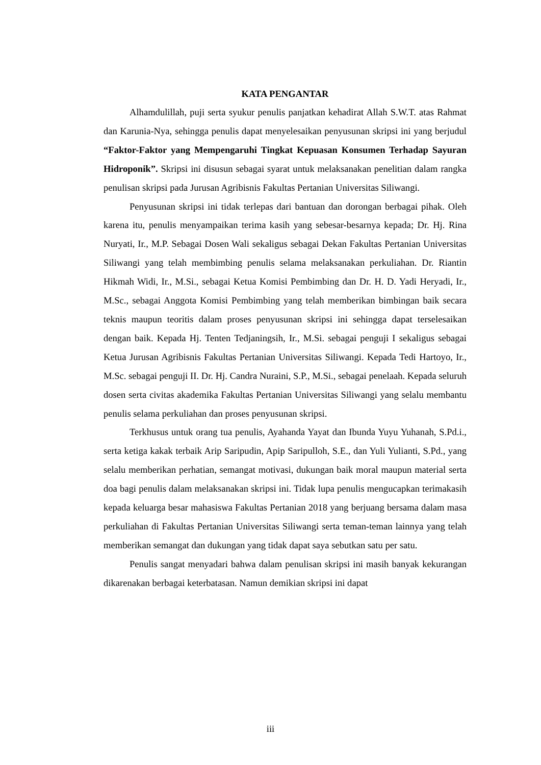KATA PENGANTAR
Alhamdulillah, puji serta syukur penulis panjatkan kehadirat Allah S.W.T. atas Rahmat dan Karunia-Nya, sehingga penulis dapat menyelesaikan penyusunan skripsi ini yang berjudul “Faktor-Faktor yang Mempengaruhi Tingkat Kepuasan Konsumen Terhadap Sayuran Hidroponik”. Skripsi ini disusun sebagai syarat untuk melaksanakan penelitian dalam rangka penulisan skripsi pada Jurusan Agribisnis Fakultas Pertanian Universitas Siliwangi.
Penyusunan skripsi ini tidak terlepas dari bantuan dan dorongan berbagai pihak. Oleh karena itu, penulis menyampaikan terima kasih yang sebesar-besarnya kepada; Dr. Hj. Rina Nuryati, Ir., M.P. Sebagai Dosen Wali sekaligus sebagai Dekan Fakultas Pertanian Universitas Siliwangi yang telah membimbing penulis selama melaksanakan perkuliahan. Dr. Riantin Hikmah Widi, Ir., M.Si., sebagai Ketua Komisi Pembimbing dan Dr. H. D. Yadi Heryadi, Ir., M.Sc., sebagai Anggota Komisi Pembimbing yang telah memberikan bimbingan baik secara teknis maupun teoritis dalam proses penyusunan skripsi ini sehingga dapat terselesaikan dengan baik. Kepada Hj. Tenten Tedjaningsih, Ir., M.Si. sebagai penguji I sekaligus sebagai Ketua Jurusan Agribisnis Fakultas Pertanian Universitas Siliwangi. Kepada Tedi Hartoyo, Ir., M.Sc. sebagai penguji II. Dr. Hj. Candra Nuraini, S.P., M.Si., sebagai penelaah. Kepada seluruh dosen serta civitas akademika Fakultas Pertanian Universitas Siliwangi yang selalu membantu penulis selama perkuliahan dan proses penyusunan skripsi.
Terkhusus untuk orang tua penulis, Ayahanda Yayat dan Ibunda Yuyu Yuhanah, S.Pd.i., serta ketiga kakak terbaik Arip Saripudin, Apip Saripulloh, S.E., dan Yuli Yulianti, S.Pd., yang selalu memberikan perhatian, semangat motivasi, dukungan baik moral maupun material serta doa bagi penulis dalam melaksanakan skripsi ini. Tidak lupa penulis mengucapkan terimakasih kepada keluarga besar mahasiswa Fakultas Pertanian 2018 yang berjuang bersama dalam masa perkuliahan di Fakultas Pertanian Universitas Siliwangi serta teman-teman lainnya yang telah memberikan semangat dan dukungan yang tidak dapat saya sebutkan satu per satu.
Penulis sangat menyadari bahwa dalam penulisan skripsi ini masih banyak kekurangan dikarenakan berbagai keterbatasan. Namun demikian skripsi ini dapat
iii